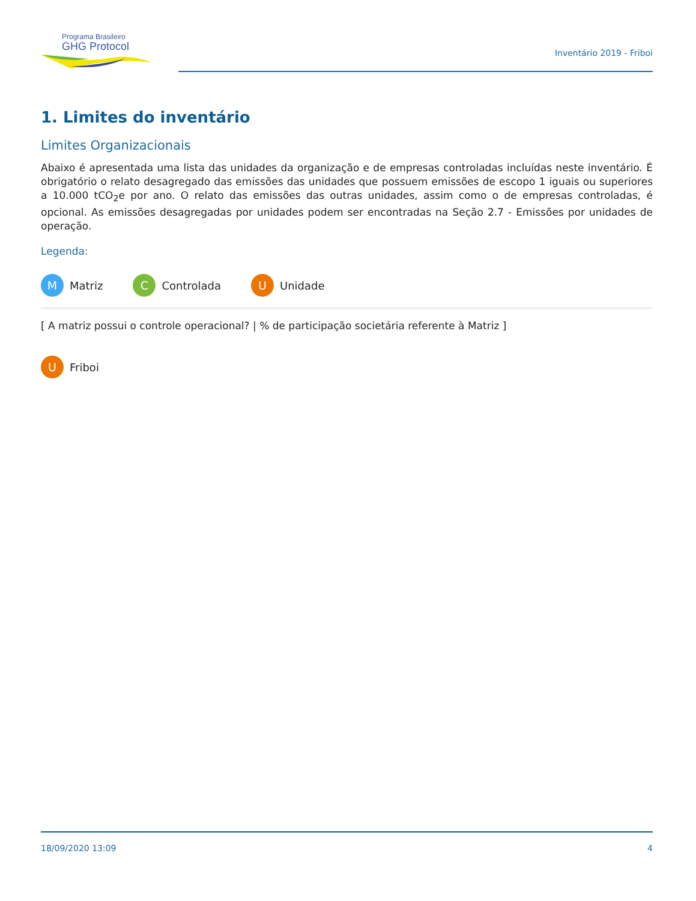Programa Brasileiro
GHG Protocol
Inventário 2019 - Friboi
1. Limites do inventário
Limites Organizacionais
Abaixo é apresentada uma lista das unidades da organização e de empresas controladas incluídas neste inventário. É obrigatório o relato desagregado das emissões das unidades que possuem emissões de escopo 1 iguais ou superiores a 10.000 tCO<sub>2</sub>e por ano. O relato das emissões das outras unidades, assim como o de empresas controladas, é opcional. As emissões desagregadas por unidades podem ser encontradas na Seção 2.7 - Emissões por unidades de operação.
Legenda:
M Matriz C Controlada U Unidade
[ A matriz possui o controle operacional? | % de participação societária referente à Matriz ]
U Friboi
18/09/2020 13:09 4